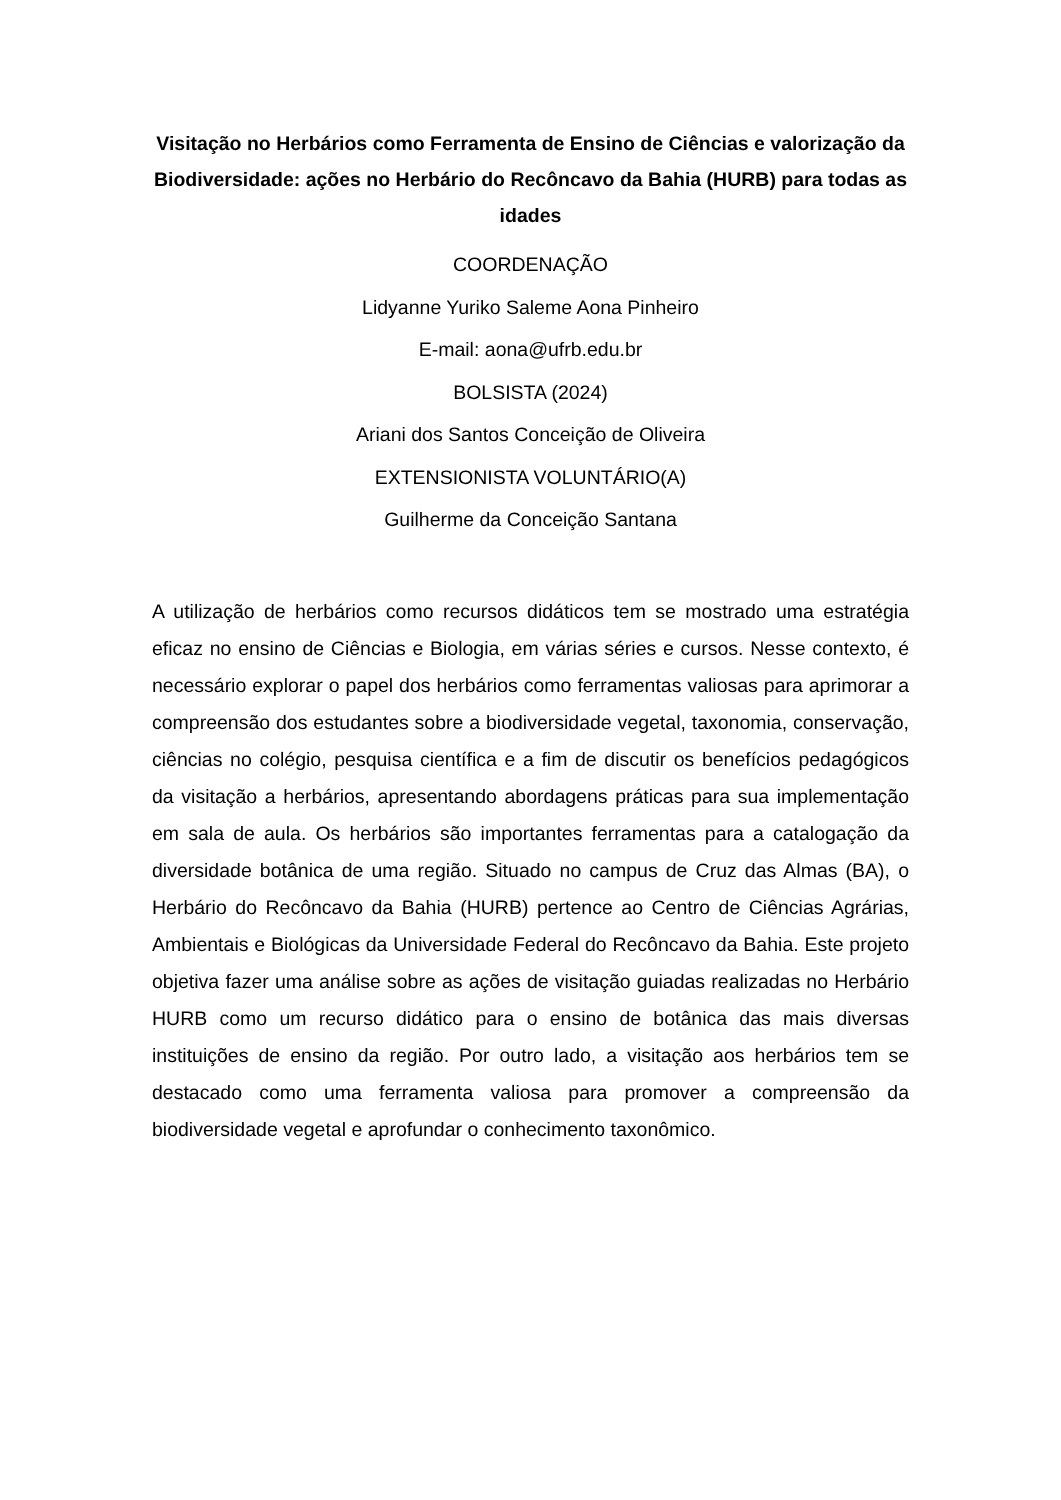Visitação no Herbários como Ferramenta de Ensino de Ciências e valorização da Biodiversidade: ações no Herbário do Recôncavo da Bahia (HURB) para todas as idades
COORDENAÇÃO
Lidyanne Yuriko Saleme Aona Pinheiro
E-mail: aona@ufrb.edu.br
BOLSISTA (2024)
Ariani dos Santos Conceição de Oliveira
EXTENSIONISTA VOLUNTÁRIO(A)
Guilherme da Conceição Santana
A utilização de herbários como recursos didáticos tem se mostrado uma estratégia eficaz no ensino de Ciências e Biologia, em várias séries e cursos. Nesse contexto, é necessário explorar o papel dos herbários como ferramentas valiosas para aprimorar a compreensão dos estudantes sobre a biodiversidade vegetal, taxonomia, conservação, ciências no colégio, pesquisa científica e a fim de discutir os benefícios pedagógicos da visitação a herbários, apresentando abordagens práticas para sua implementação em sala de aula. Os herbários são importantes ferramentas para a catalogação da diversidade botânica de uma região. Situado no campus de Cruz das Almas (BA), o Herbário do Recôncavo da Bahia (HURB) pertence ao Centro de Ciências Agrárias, Ambientais e Biológicas da Universidade Federal do Recôncavo da Bahia. Este projeto objetiva fazer uma análise sobre as ações de visitação guiadas realizadas no Herbário HURB como um recurso didático para o ensino de botânica das mais diversas instituições de ensino da região. Por outro lado, a visitação aos herbários tem se destacado como uma ferramenta valiosa para promover a compreensão da biodiversidade vegetal e aprofundar o conhecimento taxonômico.